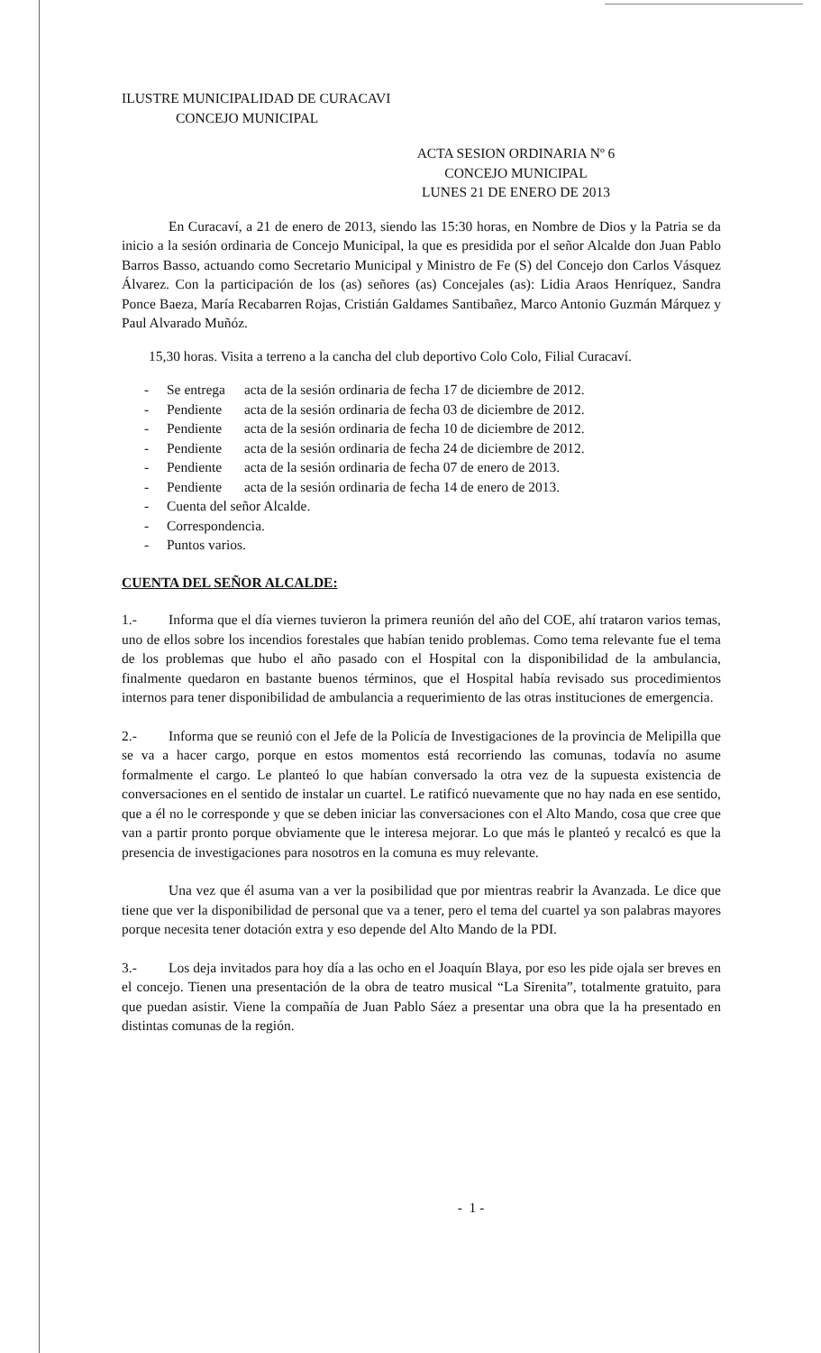ILUSTRE MUNICIPALIDAD DE CURACAVI
CONCEJO MUNICIPAL
ACTA SESION ORDINARIA Nº 6
CONCEJO MUNICIPAL
LUNES 21 DE ENERO DE 2013
En Curacaví, a 21 de enero de 2013, siendo las 15:30 horas, en Nombre de Dios y la Patria se da inicio a la sesión ordinaria de Concejo Municipal, la que es presidida por el señor Alcalde don Juan Pablo Barros Basso, actuando como Secretario Municipal y Ministro de Fe (S) del Concejo don Carlos Vásquez Álvarez. Con la participación de los (as) señores (as) Concejales (as): Lidia Araos Henríquez, Sandra Ponce Baeza, María Recabarren Rojas, Cristián Galdames Santibañez, Marco Antonio Guzmán Márquez y Paul Alvarado Muñóz.
15,30 horas. Visita a terreno a la cancha del club deportivo Colo Colo, Filial Curacaví.
- Se entrega acta de la sesión ordinaria de fecha 17 de diciembre de 2012.
- Pendiente acta de la sesión ordinaria de fecha 03 de diciembre de 2012.
- Pendiente acta de la sesión ordinaria de fecha 10 de diciembre de 2012.
- Pendiente acta de la sesión ordinaria de fecha 24 de diciembre de 2012.
- Pendiente acta de la sesión ordinaria de fecha 07 de enero de 2013.
- Pendiente acta de la sesión ordinaria de fecha 14 de enero de 2013.
- Cuenta del señor Alcalde.
- Correspondencia.
- Puntos varios.
CUENTA DEL SEÑOR ALCALDE:
1.- Informa que el día viernes tuvieron la primera reunión del año del COE, ahí trataron varios temas, uno de ellos sobre los incendios forestales que habían tenido problemas. Como tema relevante fue el tema de los problemas que hubo el año pasado con el Hospital con la disponibilidad de la ambulancia, finalmente quedaron en bastante buenos términos, que el Hospital había revisado sus procedimientos internos para tener disponibilidad de ambulancia a requerimiento de las otras instituciones de emergencia.
2.- Informa que se reunió con el Jefe de la Policía de Investigaciones de la provincia de Melipilla que se va a hacer cargo, porque en estos momentos está recorriendo las comunas, todavía no asume formalmente el cargo. Le planteó lo que habían conversado la otra vez de la supuesta existencia de conversaciones en el sentido de instalar un cuartel. Le ratificó nuevamente que no hay nada en ese sentido, que a él no le corresponde y que se deben iniciar las conversaciones con el Alto Mando, cosa que cree que van a partir pronto porque obviamente que le interesa mejorar. Lo que más le planteó y recalcó es que la presencia de investigaciones para nosotros en la comuna es muy relevante.
Una vez que él asuma van a ver la posibilidad que por mientras reabrir la Avanzada. Le dice que tiene que ver la disponibilidad de personal que va a tener, pero el tema del cuartel ya son palabras mayores porque necesita tener dotación extra y eso depende del Alto Mando de la PDI.
3.- Los deja invitados para hoy día a las ocho en el Joaquín Blaya, por eso les pide ojala ser breves en el concejo. Tienen una presentación de la obra de teatro musical “La Sirenita”, totalmente gratuito, para que puedan asistir. Viene la compañía de Juan Pablo Sáez a presentar una obra que la ha presentado en distintas comunas de la región.
- 1 -